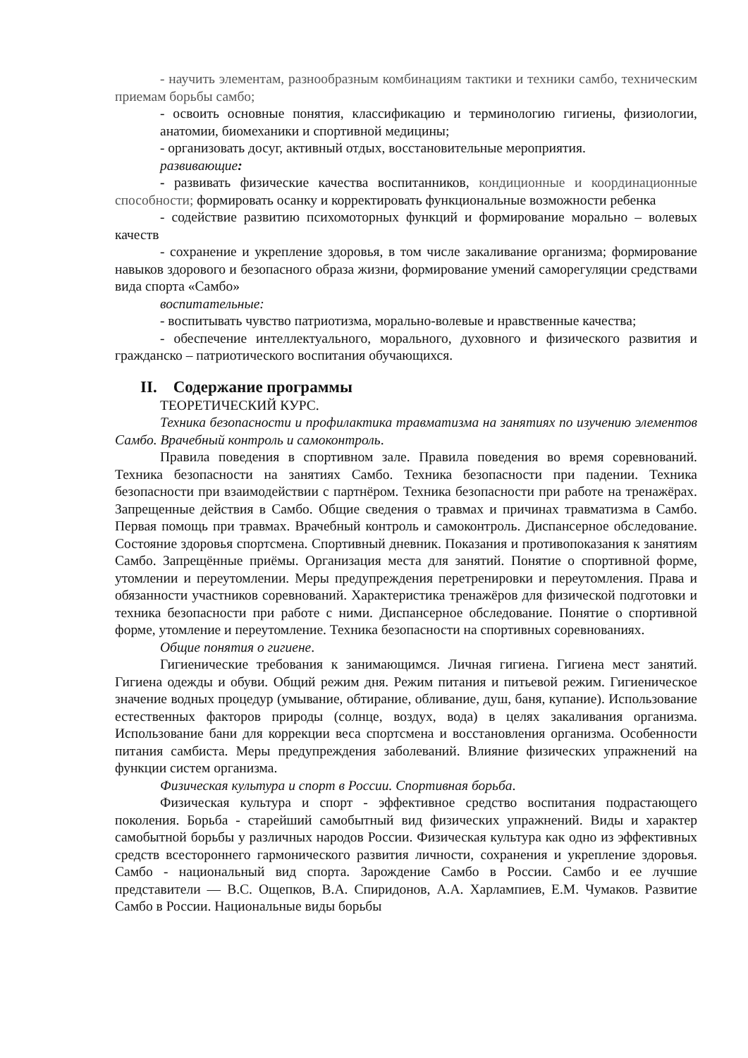- научить элементам, разнообразным комбинациям тактики и техники самбо, техническим приемам борьбы самбо;
- освоить основные понятия, классификацию и терминологию гигиены, физиологии, анатомии, биомеханики и спортивной медицины;
- организовать досуг, активный отдых, восстановительные мероприятия.
развивающие:
- развивать физические качества воспитанников, кондиционные и координационные способности; формировать осанку и корректировать функциональные возможности ребенка
- содействие развитию психомоторных функций и формирование морально – волевых качеств
- сохранение и укрепление здоровья, в том числе закаливание организма; формирование навыков здорового и безопасного образа жизни, формирование умений саморегуляции средствами вида спорта «Самбо»
воспитательные:
- воспитывать чувство патриотизма, морально-волевые и нравственные качества;
- обеспечение интеллектуального, морального, духовного и физического развития и гражданско – патриотического воспитания обучающихся.
II. Содержание программы
ТЕОРЕТИЧЕСКИЙ КУРС.
Техника безопасности и профилактика травматизма на занятиях по изучению элементов Самбо. Врачебный контроль и самоконтроль.
Правила поведения в спортивном зале. Правила поведения во время соревнований. Техника безопасности на занятиях Самбо. Техника безопасности при падении. Техника безопасности при взаимодействии с партнёром. Техника безопасности при работе на тренажёрах. Запрещенные действия в Самбо. Общие сведения о травмах и причинах травматизма в Самбо. Первая помощь при травмах. Врачебный контроль и самоконтроль. Диспансерное обследование. Состояние здоровья спортсмена. Спортивный дневник. Показания и противопоказания к занятиям Самбо. Запрещённые приёмы. Организация места для занятий. Понятие о спортивной форме, утомлении и переутомлении. Меры предупреждения перетренировки и переутомления. Права и обязанности участников соревнований. Характеристика тренажёров для физической подготовки и техника безопасности при работе с ними. Диспансерное обследование. Понятие о спортивной форме, утомление и переутомление. Техника безопасности на спортивных соревнованиях.
Общие понятия о гигиене.
Гигиенические требования к занимающимся. Личная гигиена. Гигиена мест занятий. Гигиена одежды и обуви. Общий режим дня. Режим питания и питьевой режим. Гигиеническое значение водных процедур (умывание, обтирание, обливание, душ, баня, купание). Использование естественных факторов природы (солнце, воздух, вода) в целях закаливания организма. Использование бани для коррекции веса спортсмена и восстановления организма. Особенности питания самбиста. Меры предупреждения заболеваний. Влияние физических упражнений на функции систем организма.
Физическая культура и спорт в России. Спортивная борьба.
Физическая культура и спорт - эффективное средство воспитания подрастающего поколения. Борьба - старейший самобытный вид физических упражнений. Виды и характер самобытной борьбы у различных народов России. Физическая культура как одно из эффективных средств всестороннего гармонического развития личности, сохранения и укрепление здоровья. Самбо - национальный вид спорта. Зарождение Самбо в России. Самбо и ее лучшие представители — В.С. Ощепков, В.А. Спиридонов, А.А. Харлампиев, Е.М. Чумаков. Развитие Самбо в России. Национальные виды борьбы